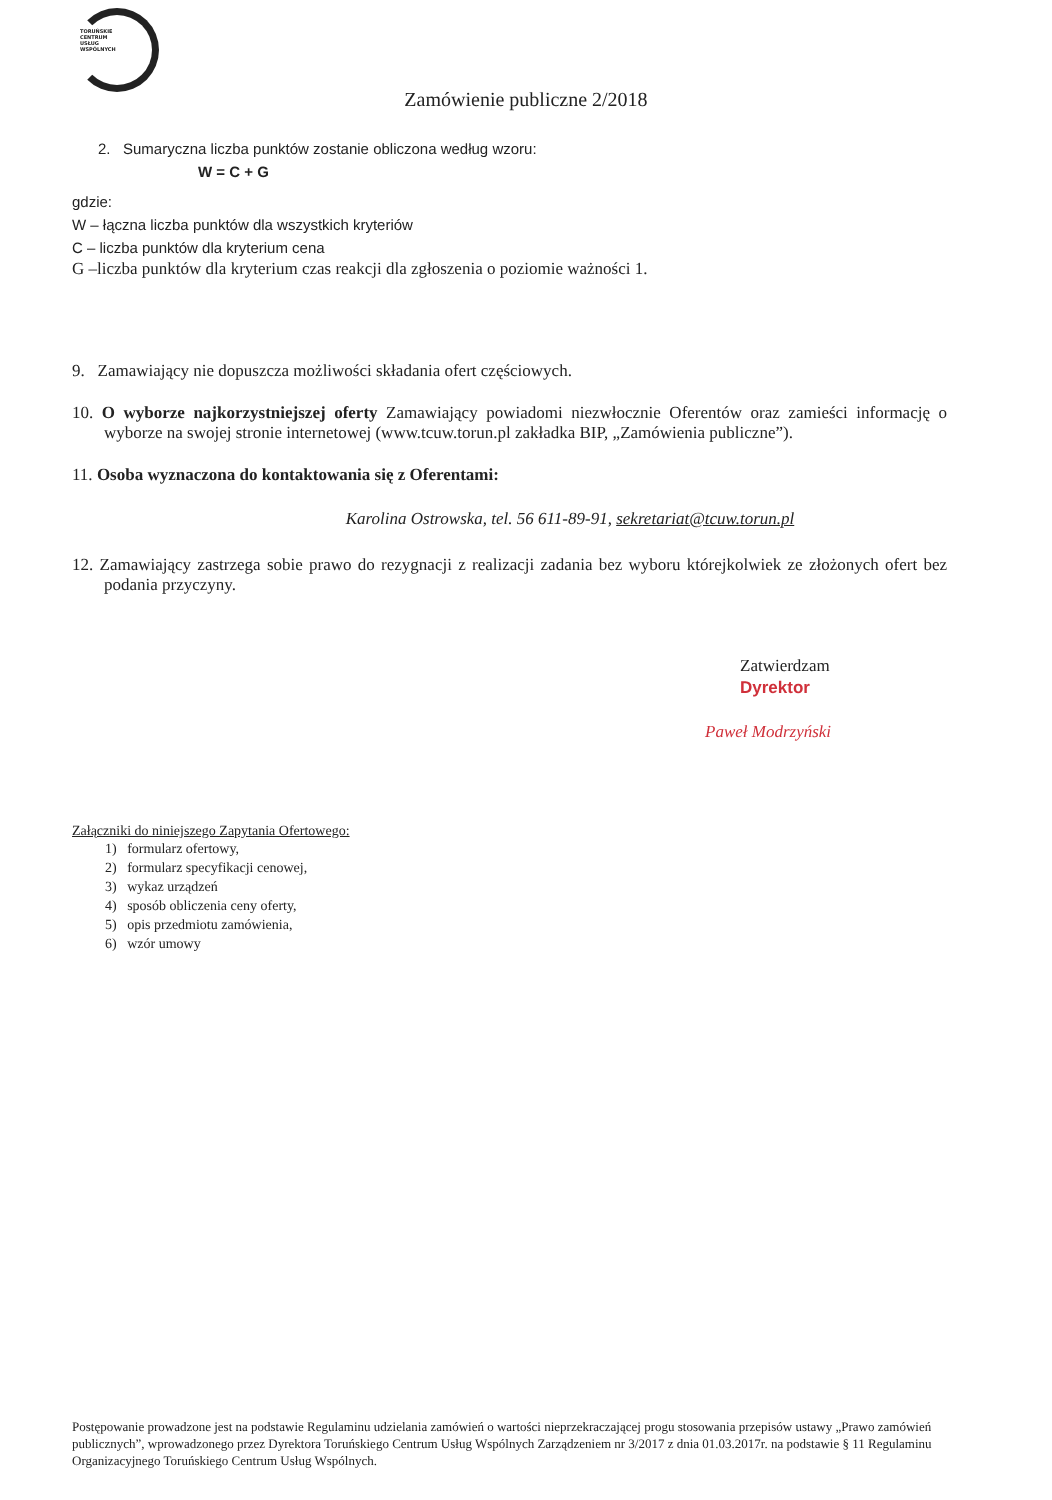TORUŃSKIE
CENTRUM
USŁUG
WSPÓLNYCH
Zamówienie publiczne 2/2018
2. Sumaryczna liczba punktów zostanie obliczona według wzoru:
W = C + G
gdzie:
W – łączna liczba punktów dla wszystkich kryteriów
C – liczba punktów dla kryterium cena
G –liczba punktów dla kryterium czas reakcji dla zgłoszenia o poziomie ważności 1.
9. Zamawiający nie dopuszcza możliwości składania ofert częściowych.
10. O wyborze najkorzystniejszej oferty Zamawiający powiadomi niezwłocznie Oferentów oraz zamieści informację o wyborze na swojej stronie internetowej (www.tcuw.torun.pl zakładka BIP, „Zamówienia publiczne”).
11. Osoba wyznaczona do kontaktowania się z Oferentami:
Karolina Ostrowska, tel. 56 611-89-91, sekretariat@tcuw.torun.pl
12. Zamawiający zastrzega sobie prawo do rezygnacji z realizacji zadania bez wyboru którejkolwiek ze złożonych ofert bez podania przyczyny.
Zatwierdzam
Dyrektor
Paweł Modrzyński
Załączniki do niniejszego Zapytania Ofertowego:
1) formularz ofertowy,
2) formularz specyfikacji cenowej,
3) wykaz urządzeń
4) sposób obliczenia ceny oferty,
5) opis przedmiotu zamówienia,
6) wzór umowy
Postępowanie prowadzone jest na podstawie Regulaminu udzielania zamówień o wartości nieprzekraczającej progu stosowania przepisów ustawy „Prawo zamówień publicznych”, wprowadzonego przez Dyrektora Toruńskiego Centrum Usług Wspólnych Zarządzeniem nr 3/2017 z dnia 01.03.2017r. na podstawie § 11 Regulaminu Organizacyjnego Toruńskiego Centrum Usług Wspólnych.